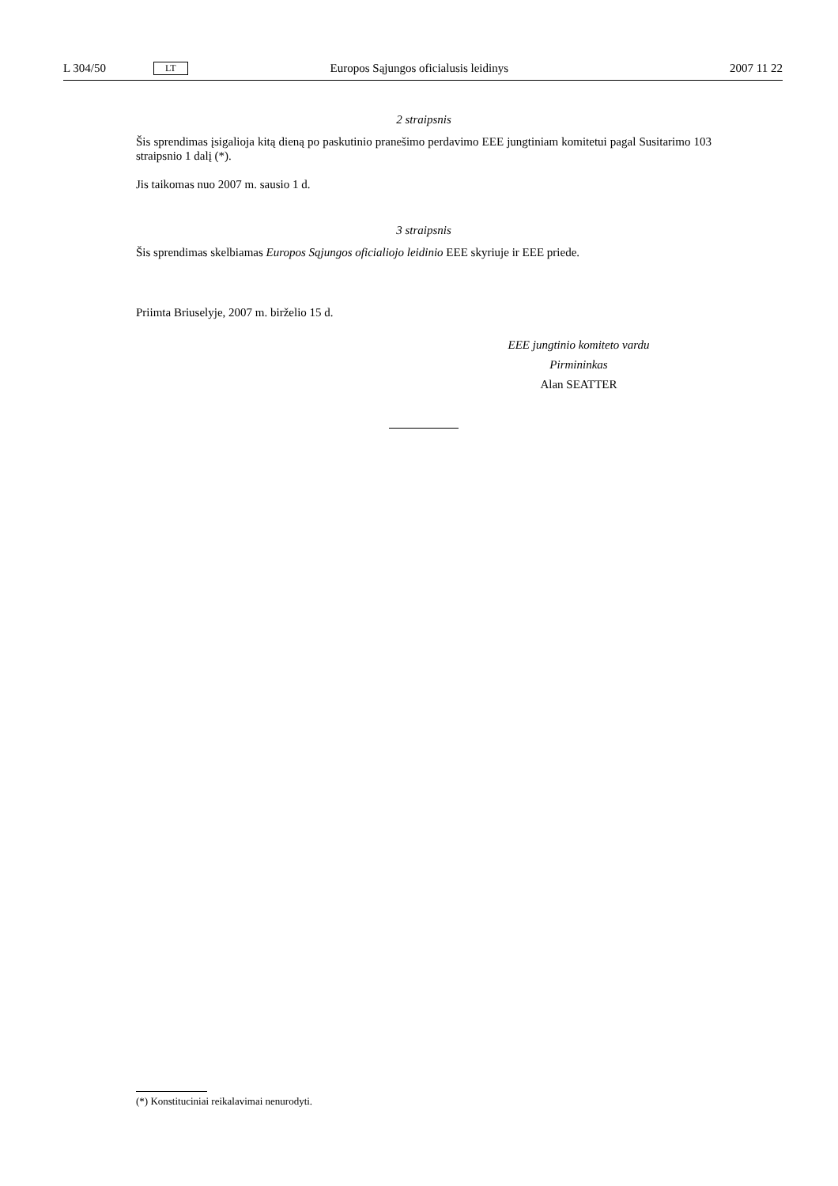L 304/50 LT Europos Sąjungos oficialusis leidinys 2007 11 22
2 straipsnis
Šis sprendimas įsigalioja kitą dieną po paskutinio pranešimo perdavimo EEE jungtiniam komitetui pagal Susitarimo 103 straipsnio 1 dalį (*).
Jis taikomas nuo 2007 m. sausio 1 d.
3 straipsnis
Šis sprendimas skelbiamas Europos Sąjungos oficialiojo leidinio EEE skyriuje ir EEE priede.
Priimta Briuselyje, 2007 m. birželio 15 d.
EEE jungtinio komiteto vardu
Pirmininkas
Alan SEATTER
(*) Konstituciniai reikalavimai nenurodyti.